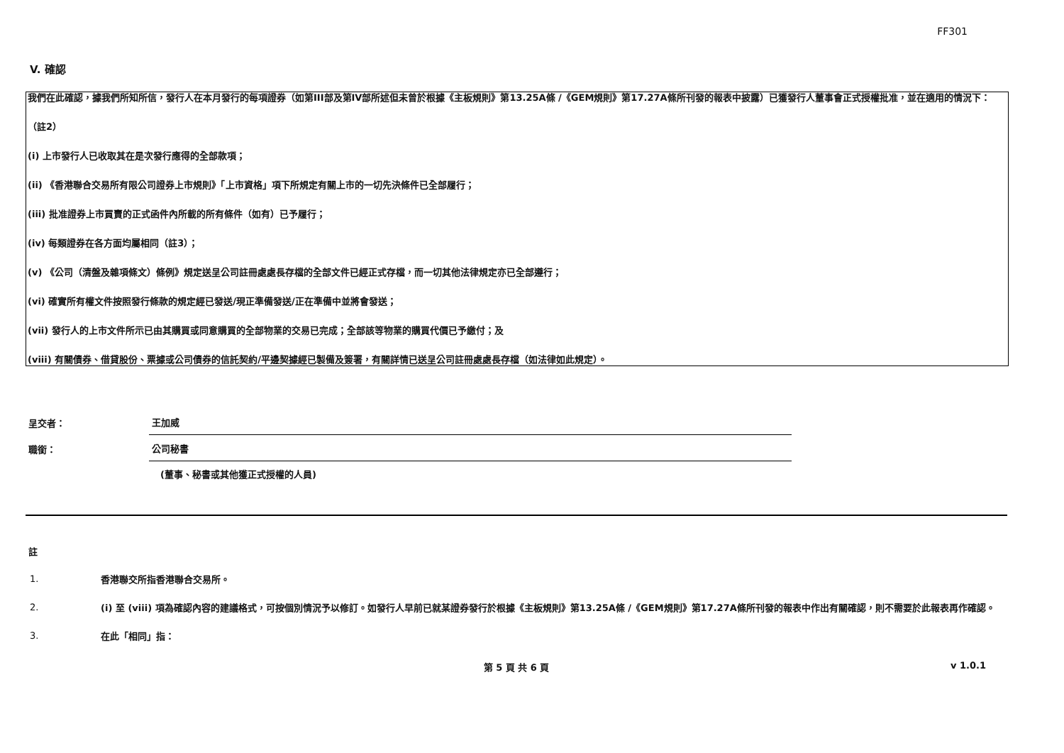FF301
V. 確認
我們在此確認，據我們所知所信，發行人在本月發行的每項證券（如第III部及第IV部所述但未曾於根據《主板規則》第13.25A條 /《GEM規則》第17.27A條所刊發的報表中披露）已獲發行人董事會正式授權批准，並在適用的情況下：
（註2）
(i) 上市發行人已收取其在是次發行應得的全部款項；
(ii) 《香港聯合交易所有限公司證券上市規則》「上市資格」項下所規定有關上市的一切先決條件已全部履行；
(iii) 批准證券上市買賣的正式函件內所載的所有條件（如有）已予履行；
(iv) 每類證券在各方面均屬相同（註3）；
(v) 《公司（清盤及雜項條文）條例》規定送呈公司註冊處處長存檔的全部文件已經正式存檔，而一切其他法律規定亦已全部遵行；
(vi) 確實所有權文件按照發行條款的規定經已發送/現正準備發送/正在準備中並將會發送；
(vii) 發行人的上市文件所示已由其購買或同意購買的全部物業的交易已完成；全部該等物業的購買代價已予繳付；及
(viii) 有關債券、借貸股份、票據或公司債券的信託契約/平邊契據經已製備及簽署，有關詳情已送呈公司註冊處處長存檔（如法律如此規定）。
呈交者：
王加威
職銜：
公司秘書
(董事、秘書或其他獲正式授權的人員)
註
1.
香港聯交所指香港聯合交易所。
2.
(i) 至 (viii) 項為確認內容的建議格式，可按個別情況予以修訂。如發行人早前已就某證券發行於根據《主板規則》第13.25A條 /《GEM規則》第17.27A條所刊發的報表中作出有關確認，則不需要於此報表再作確認。
3.
在此「相同」指：
第 5 頁 共 6 頁 v 1.0.1